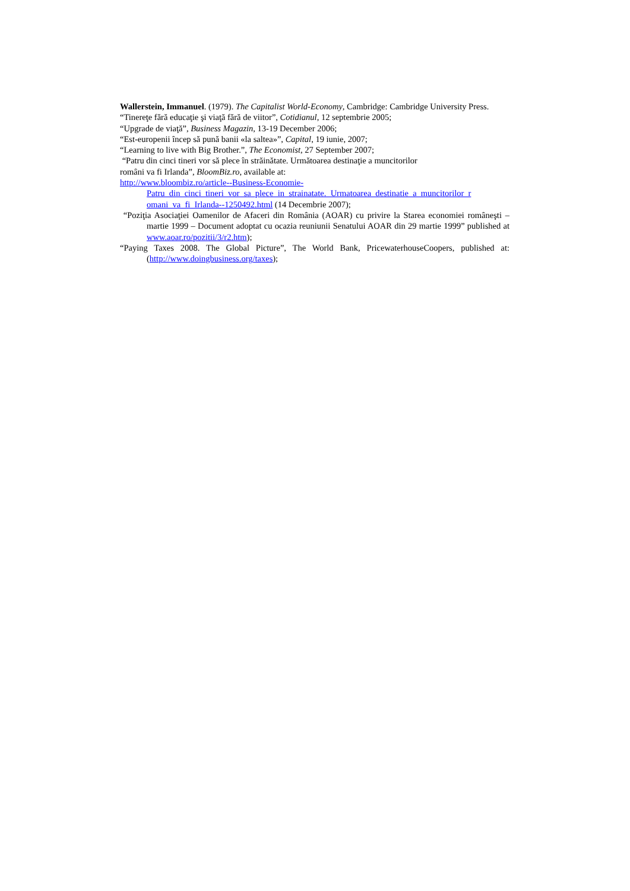Wallerstein, Immanuel. (1979). The Capitalist World-Economy, Cambridge: Cambridge University Press.
“Tinereţe fără educaţie şi viaţă fără de viitor”, Cotidianul, 12 septembrie 2005;
“Upgrade de viaţă”, Business Magazin, 13-19 December 2006;
“Est-europenii încep să pună banii «la saltea»”, Capital, 19 iunie, 2007;
“Learning to live with Big Brother.”, The Economist, 27 September 2007;
“Patru din cinci tineri vor să plece în străinătate. Următoarea destinaţie a muncitorilor
români va fi Irlanda”, BloomBiz.ro, available at:
http://www.bloombiz.ro/article--Business-Economie-
Patru_din_cinci_tineri_vor_sa_plece_in_strainatate._Urmatoarea_destinatie_a_muncitorilor_r omani_va_fi_Irlanda--1250492.html (14 Decembrie 2007);
“Poziţia Asociaţiei Oamenilor de Afaceri din România (AOAR) cu privire la Starea economiei româneşti – martie 1999 – Document adoptat cu ocazia reuniunii Senatului AOAR din 29 martie 1999” published at www.aoar.ro/pozitii/3/r2.htm);
“Paying Taxes 2008. The Global Picture”, The World Bank, PricewaterhouseCoopers, published at: (http://www.doingbusiness.org/taxes);